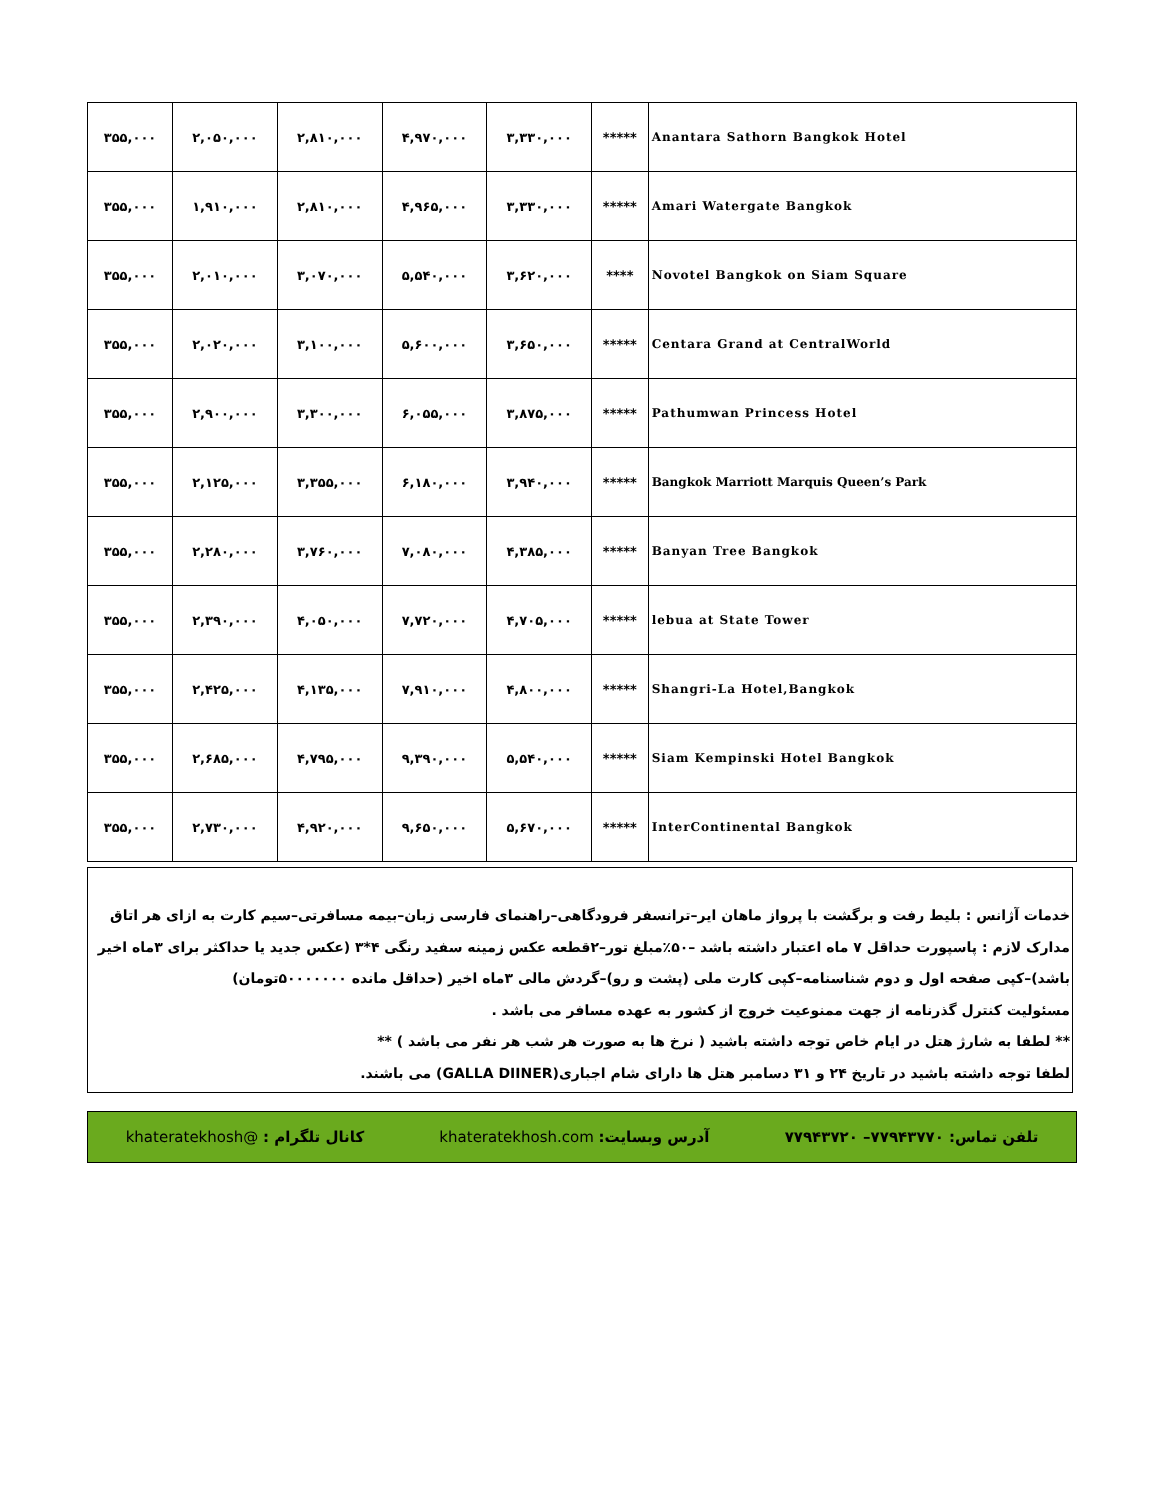| ۳۵۵,۰۰۰ | ۲,۰۵۰,۰۰۰ | ۲,۸۱۰,۰۰۰ | ۴,۹۷۰,۰۰۰ | ۳,۳۳۰,۰۰۰ | ***** | Anantara Sathorn Bangkok Hotel |
| ۳۵۵,۰۰۰ | ۱,۹۱۰,۰۰۰ | ۲,۸۱۰,۰۰۰ | ۴,۹۶۵,۰۰۰ | ۳,۳۳۰,۰۰۰ | ***** | Amari Watergate Bangkok |
| ۳۵۵,۰۰۰ | ۲,۰۱۰,۰۰۰ | ۳,۰۷۰,۰۰۰ | ۵,۵۴۰,۰۰۰ | ۳,۶۲۰,۰۰۰ | **** | Novotel Bangkok on Siam Square |
| ۳۵۵,۰۰۰ | ۲,۰۲۰,۰۰۰ | ۳,۱۰۰,۰۰۰ | ۵,۶۰۰,۰۰۰ | ۳,۶۵۰,۰۰۰ | ***** | Centara Grand at CentralWorld |
| ۳۵۵,۰۰۰ | ۲,۹۰۰,۰۰۰ | ۳,۳۰۰,۰۰۰ | ۶,۰۵۵,۰۰۰ | ۳,۸۷۵,۰۰۰ | ***** | Pathumwan Princess Hotel |
| ۳۵۵,۰۰۰ | ۲,۱۲۵,۰۰۰ | ۳,۳۵۵,۰۰۰ | ۶,۱۸۰,۰۰۰ | ۳,۹۴۰,۰۰۰ | ***** | Bangkok Marriott Marquis Queen’s Park |
| ۳۵۵,۰۰۰ | ۲,۲۸۰,۰۰۰ | ۳,۷۶۰,۰۰۰ | ۷,۰۸۰,۰۰۰ | ۴,۳۸۵,۰۰۰ | ***** | Banyan Tree Bangkok |
| ۳۵۵,۰۰۰ | ۲,۳۹۰,۰۰۰ | ۴,۰۵۰,۰۰۰ | ۷,۷۲۰,۰۰۰ | ۴,۷۰۵,۰۰۰ | ***** | lebua at State Tower |
| ۳۵۵,۰۰۰ | ۲,۴۲۵,۰۰۰ | ۴,۱۳۵,۰۰۰ | ۷,۹۱۰,۰۰۰ | ۴,۸۰۰,۰۰۰ | ***** | Shangri-La Hotel,Bangkok |
| ۳۵۵,۰۰۰ | ۲,۶۸۵,۰۰۰ | ۴,۷۹۵,۰۰۰ | ۹,۳۹۰,۰۰۰ | ۵,۵۴۰,۰۰۰ | ***** | Siam Kempinski Hotel Bangkok |
| ۳۵۵,۰۰۰ | ۲,۷۳۰,۰۰۰ | ۴,۹۲۰,۰۰۰ | ۹,۶۵۰,۰۰۰ | ۵,۶۷۰,۰۰۰ | ***** | InterContinental Bangkok |
خدمات آژانس : بلیط رفت و برگشت با پرواز ماهان ایر–ترانسفر فرودگاهی–راهنمای فارسی زبان–بیمه مسافرتی–سیم کارت به ازای هر اتاق
مدارک لازم : پاسپورت حداقل ۷ ماه اعتبار داشته باشد –۵۰٪مبلغ تور–۲قطعه عکس زمینه سفید رنگی ۴*۳ (عکس جدید یا حداکثر برای ۳ماه اخیر باشد)–کپی صفحه اول و دوم شناسنامه–کپی کارت ملی (پشت و رو)–گردش مالی ۳ماه اخیر (حداقل مانده ۵۰۰۰۰۰۰۰تومان)
مسئولیت کنترل گذرنامه از جهت ممنوعیت خروج از کشور به عهده مسافر می باشد .
** لطفا به شارژ هتل در ایام خاص توجه داشته باشید ( نرخ ها به صورت هر شب هر نفر می باشد ) **
لطفا توجه داشته باشید در تاریخ ۲۴ و ۳۱ دسامبر هتل ها دارای شام اجباری(GALLA DIINER) می باشند.
تلفن تماس: ۷۷۹۴۳۷۷۰– ۷۷۹۴۳۷۲۰ آدرس وبسایت: khateratekhosh.com کانال تلگرام : @khateratekhosh